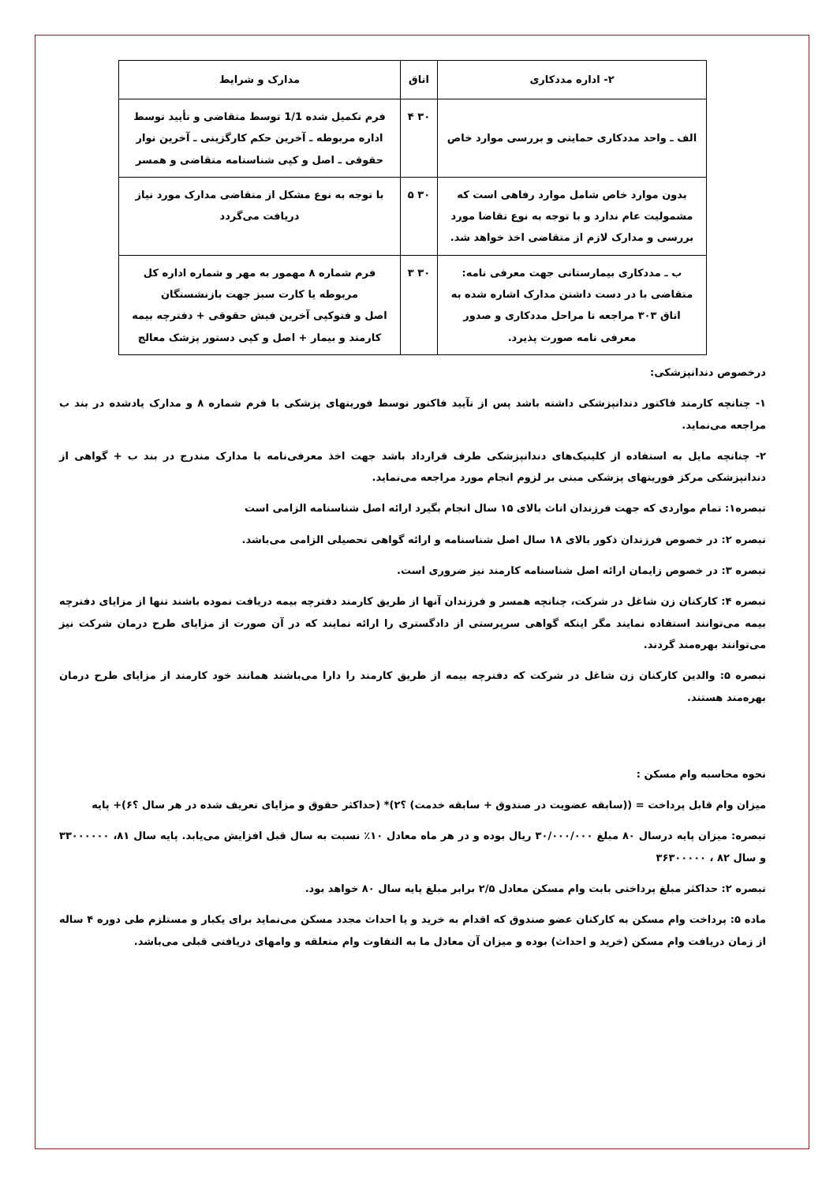| ۲- اداره مددکاری | اتاق | مدارک و شرایط |
| --- | --- | --- |
| الف ـ واحد مددکاری حمایتی و بررسی موارد خاص | ۳۰ ۴ | فرم تکمیل شده 1/1 توسط متقاضی و تأیید توسط اداره مربوطه ـ آخرین حکم کارگزینی ـ آخرین نوار حقوقی ـ اصل و کپی شناسنامه متقاضی و همسر |
| بدون موارد خاص شامل موارد رفاهی است که مشمولیت عام ندارد و با توجه به نوع تقاضا مورد بررسی و مدارک لازم از متقاضی اخذ خواهد شد. | ۳۰ ۵ | با توجه به نوع مشکل از متقاضی مدارک مورد نیاز دریافت می‌گردد |
| ب ـ مددکاری بیمارستانی جهت معرفی نامه: متقاضی با در دست داشتن مدارک اشاره شده به اتاق ۳۰۳ مراجعه تا مراحل مددکاری و صدور معرفی نامه صورت پذیرد. | ۳۰ ۳ | فرم شماره ۸ مهمور به مهر و شماره اداره کل مربوطه یا کارت سبز جهت بازنشستگان اصل و فتوکپی آخرین فیش حقوقی + دفترچه بیمه کارمند و بیمار + اصل و کپی دستور پزشک معالج |
درخصوص دندانپزشکی:
۱- چنانچه کارمند فاکتور دندانپزشکی داشته باشد پس از تآیید فاکتور توسط فوریتهای پزشکی با فرم شماره ۸ و مدارک یادشده در بند ب مراجعه می‌نماید.
۲- چنانچه مایل به استفاده از کلینیک‌های دندانپزشکی طرف قرارداد باشد جهت اخذ معرفی‌نامه با مدارک مندرج در بند ب + گواهی از دندانپزشکی مرکز فوریتهای پزشکی مبنی بر لزوم انجام مورد مراجعه می‌نماید.
تبصره۱: تمام مواردی که جهت فرزندان اناث بالای ۱۵ سال انجام بگیرد ارائه اصل شناسنامه الزامی است
تبصره ۲: در خصوص فرزندان ذکور بالای ۱۸ سال اصل شناسنامه و ارائه گواهی تحصیلی الزامی می‌باشد.
تبصره ۳: در خصوص زایمان ارائه اصل شناسنامه کارمند نیز ضروری است.
تبصره ۴: کارکنان زن شاغل در شرکت، چنانچه همسر و فرزندان آنها از طریق کارمند دفترچه بیمه دریافت نموده باشند تنها از مزایای دفترچه بیمه می‌توانند استفاده نمایند مگر اینکه گواهی سرپرستی از دادگستری را ارائه نمایند که در آن صورت از مزایای طرح درمان شرکت نیز می‌توانند بهره‌مند گردند.
تبصره ۵: والدین کارکنان زن شاغل در شرکت که دفترچه بیمه از طریق کارمند را دارا می‌باشند همانند خود کارمند از مزایای طرح درمان بهره‌مند هستند.
نحوه محاسبه وام مسکن :
میزان وام قابل پرداخت = ((سابقه عضویت در صندوق + سابقه خدمت) ؟۲)* (حداکثر حقوق و مزایای تعریف شده در هر سال ؟۶)+ پایه
تبصره: میزان پایه درسال ۸۰ مبلغ ۳۰/۰۰۰/۰۰۰ ریال بوده و در هر ماه معادل ۱۰٪ نسبت به سال قبل افزایش می‌یابد. پایه سال ۸۱، ۳۳۰۰۰۰۰۰ و سال ۸۲ ، ۳۶۳۰۰۰۰۰
تبصره ۲: حداکثر مبلغ پرداختی بابت وام مسکن معادل ۲/۵ برابر مبلغ پایه سال ۸۰ خواهد بود.
ماده ۵: پرداخت وام مسکن به کارکنان عضو صندوق که اقدام به خرید و یا احداث مجدد مسکن می‌نماید برای یکبار و مستلزم طی دوره ۴ ساله از زمان دریافت وام مسکن (خرید و احداث) بوده و میزان آن معادل ما به التفاوت وام متعلقه و وامهای دریافتی قبلی می‌باشد.